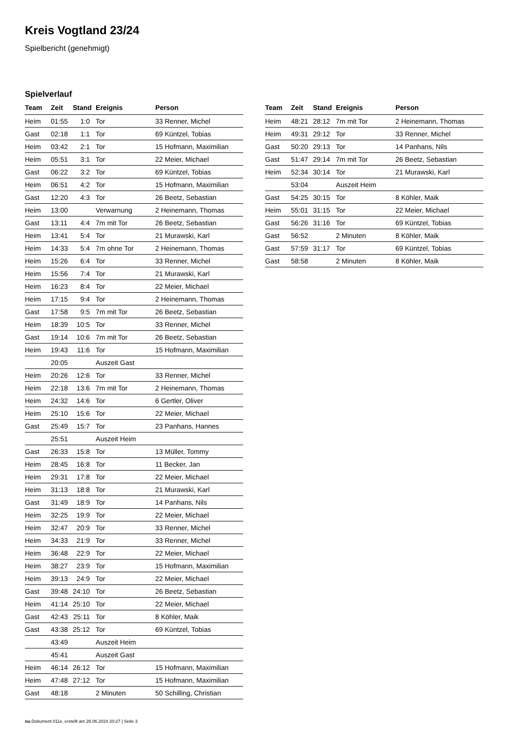Kreis Vogtland 23/24
Spielbericht (genehmigt)
Spielverlauf
| Team | Zeit | Stand | Ereignis | Person |
| --- | --- | --- | --- | --- |
| Heim | 01:55 | 1:0 | Tor | 33 Renner, Michel |
| Gast | 02:18 | 1:1 | Tor | 69 Küntzel, Tobias |
| Heim | 03:42 | 2:1 | Tor | 15 Hofmann, Maximilian |
| Heim | 05:51 | 3:1 | Tor | 22 Meier, Michael |
| Gast | 06:22 | 3:2 | Tor | 69 Küntzel, Tobias |
| Heim | 06:51 | 4:2 | Tor | 15 Hofmann, Maximilian |
| Gast | 12:20 | 4:3 | Tor | 26 Beetz, Sebastian |
| Heim | 13:00 | | Verwarnung | 2 Heinemann, Thomas |
| Gast | 13:11 | 4:4 | 7m mit Tor | 26 Beetz, Sebastian |
| Heim | 13:41 | 5:4 | Tor | 21 Murawski, Karl |
| Heim | 14:33 | 5:4 | 7m ohne Tor | 2 Heinemann, Thomas |
| Heim | 15:26 | 6:4 | Tor | 33 Renner, Michel |
| Heim | 15:56 | 7:4 | Tor | 21 Murawski, Karl |
| Heim | 16:23 | 8:4 | Tor | 22 Meier, Michael |
| Heim | 17:15 | 9:4 | Tor | 2 Heinemann, Thomas |
| Gast | 17:58 | 9:5 | 7m mit Tor | 26 Beetz, Sebastian |
| Heim | 18:39 | 10:5 | Tor | 33 Renner, Michel |
| Gast | 19:14 | 10:6 | 7m mit Tor | 26 Beetz, Sebastian |
| Heim | 19:43 | 11:6 | Tor | 15 Hofmann, Maximilian |
| | 20:05 | | Auszeit Gast | |
| Heim | 20:26 | 12:6 | Tor | 33 Renner, Michel |
| Heim | 22:18 | 13:6 | 7m mit Tor | 2 Heinemann, Thomas |
| Heim | 24:32 | 14:6 | Tor | 6 Gertler, Oliver |
| Heim | 25:10 | 15:6 | Tor | 22 Meier, Michael |
| Gast | 25:49 | 15:7 | Tor | 23 Panhans, Hannes |
| | 25:51 | | Auszeit Heim | |
| Gast | 26:33 | 15:8 | Tor | 13 Müller, Tommy |
| Heim | 28:45 | 16:8 | Tor | 11 Becker, Jan |
| Heim | 29:31 | 17:8 | Tor | 22 Meier, Michael |
| Heim | 31:13 | 18:8 | Tor | 21 Murawski, Karl |
| Gast | 31:49 | 18:9 | Tor | 14 Panhans, Nils |
| Heim | 32:25 | 19:9 | Tor | 22 Meier, Michael |
| Heim | 32:47 | 20:9 | Tor | 33 Renner, Michel |
| Heim | 34:33 | 21:9 | Tor | 33 Renner, Michel |
| Heim | 36:48 | 22:9 | Tor | 22 Meier, Michael |
| Heim | 38:27 | 23:9 | Tor | 15 Hofmann, Maximilian |
| Heim | 39:13 | 24:9 | Tor | 22 Meier, Michael |
| Gast | 39:48 | 24:10 | Tor | 26 Beetz, Sebastian |
| Heim | 41:14 | 25:10 | Tor | 22 Meier, Michael |
| Gast | 42:43 | 25:11 | Tor | 8 Köhler, Maik |
| Gast | 43:38 | 25:12 | Tor | 69 Küntzel, Tobias |
| | 43:49 | | Auszeit Heim | |
| | 45:41 | | Auszeit Gast | |
| Heim | 46:14 | 26:12 | Tor | 15 Hofmann, Maximilian |
| Heim | 47:48 | 27:12 | Tor | 15 Hofmann, Maximilian |
| Gast | 48:18 | | 2 Minuten | 50 Schilling, Christian |
| Team | Zeit | Stand | Ereignis | Person |
| --- | --- | --- | --- | --- |
| Heim | 48:21 | 28:12 | 7m mit Tor | 2 Heinemann, Thomas |
| Heim | 49:31 | 29:12 | Tor | 33 Renner, Michel |
| Gast | 50:20 | 29:13 | Tor | 14 Panhans, Nils |
| Gast | 51:47 | 29:14 | 7m mit Tor | 26 Beetz, Sebastian |
| Heim | 52:34 | 30:14 | Tor | 21 Murawski, Karl |
| | 53:04 | | Auszeit Heim | |
| Gast | 54:25 | 30:15 | Tor | 8 Köhler, Maik |
| Heim | 55:01 | 31:15 | Tor | 22 Meier, Michael |
| Gast | 56:26 | 31:16 | Tor | 69 Küntzel, Tobias |
| Gast | 56:52 | | 2 Minuten | 8 Köhler, Maik |
| Gast | 57:59 | 31:17 | Tor | 69 Küntzel, Tobias |
| Gast | 58:58 | | 2 Minuten | 8 Köhler, Maik |
nu.Dokument 011e, erstellt am 26.06.2024 20:27 | Seite 3